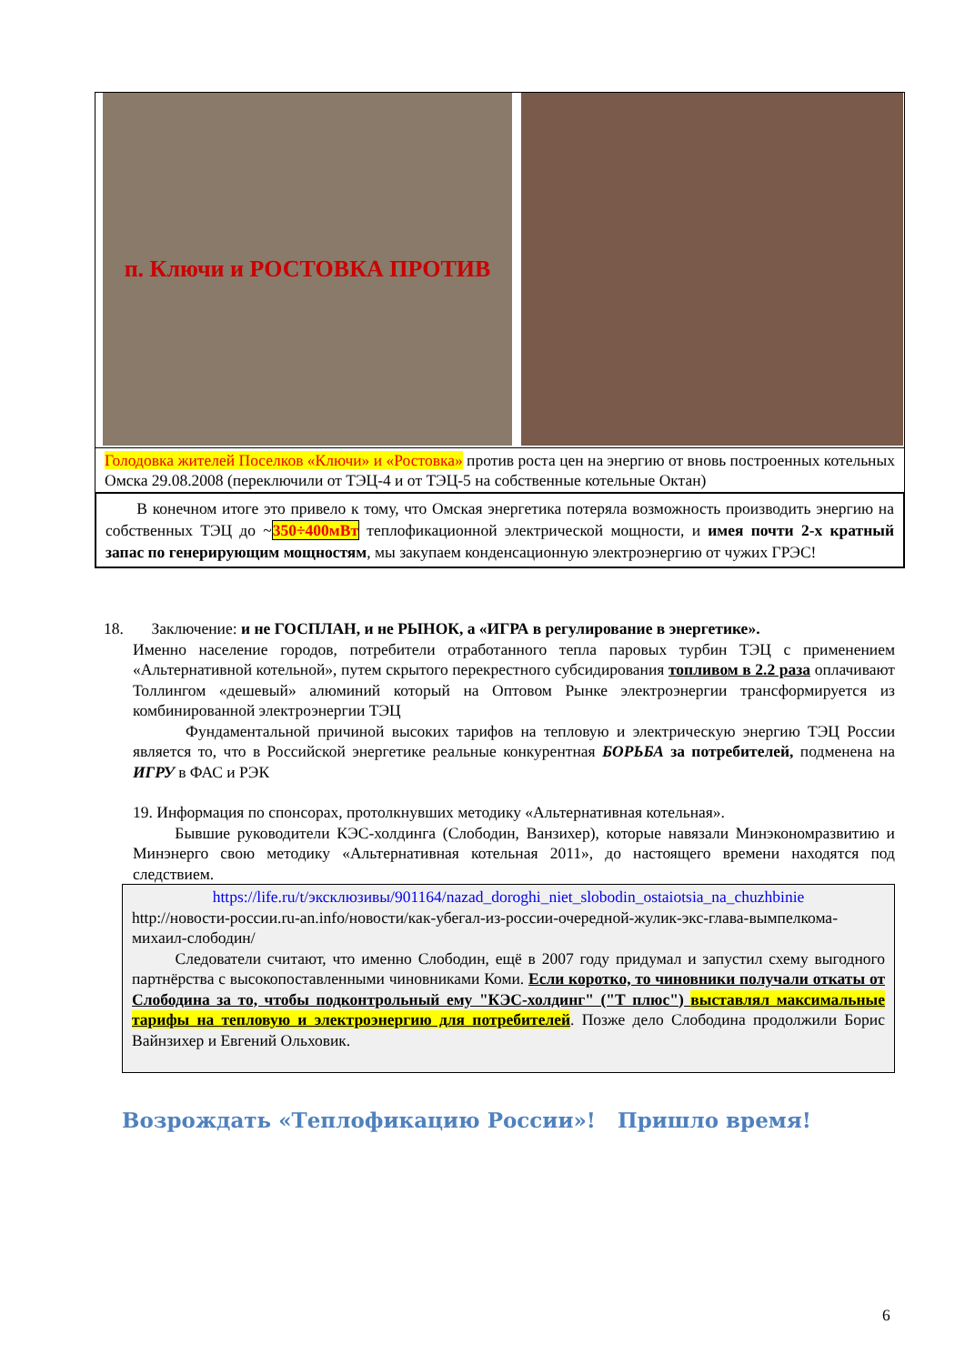п. Ключи и РОСТОВКА ПРОТИВ
Голодовка жителей Поселков «Ключи» и «Ростовка» против роста цен на энергию от вновь построенных котельных Омска 29.08.2008 (переключили от ТЭЦ-4 и от ТЭЦ-5 на собственные котельные Октан)
В конечном итоге это привело к тому, что Омская энергетика потеряла возможность производить энергию на собственных ТЭЦ до ~350÷400мВт теплофикационной электрической мощности, и имея почти 2-х кратный запас по генерирующим мощностям, мы закупаем конденсационную электроэнергию от чужих ГРЭС!
18. Заключение: и не ГОСПЛАН, и не РЫНОК, а «ИГРА в регулирование в энергетике».
Именно население городов, потребители отработанного тепла паровых турбин ТЭЦ с применением «Альтернативной котельной», путем скрытого перекрестного субсидирования топливом в 2.2 раза оплачивают Толлингом «дешевый» алюминий который на Оптовом Рынке электроэнергии трансформируется из комбинированной электроэнергии ТЭЦ
Фундаментальной причиной высоких тарифов на тепловую и электрическую энергию ТЭЦ России является то, что в Российской энергетике реальные конкурентная БОРЬБА за потребителей, подменена на ИГРУ в ФАС и РЭК
19. Информация по спонсорах, протолкнувших методику «Альтернативная котельная».
Бывшие руководители КЭС-холдинга (Слободин, Ванзихер), которые навязали Минэкономразвитию и Минэнерго свою методику «Альтернативная котельная 2011», до настоящего времени находятся под следствием.
https://life.ru/t/эксклюзивы/901164/nazad_doroghi_niet_slobodin_ostaiotsia_na_chuzhbinie
http://новости-россии.ru-an.info/новости/как-убегал-из-россии-очередной-жулик-экс-глава-вымпелкома-михаил-слободин/
Следователи считают, что именно Слободин, ещё в 2007 году придумал и запустил схему выгодного партнёрства с высокопоставленными чиновниками Коми. Если коротко, то чиновники получали откаты от Слободина за то, чтобы подконтрольный ему "КЭС-холдинг" ("Т плюс") выставлял максимальные тарифы на тепловую и электроэнергию для потребителей. Позже дело Слободина продолжили Борис Вайнзихер и Евгений Ольховик.
Возрождать «Теплофикацию России»! Пришло время!
6